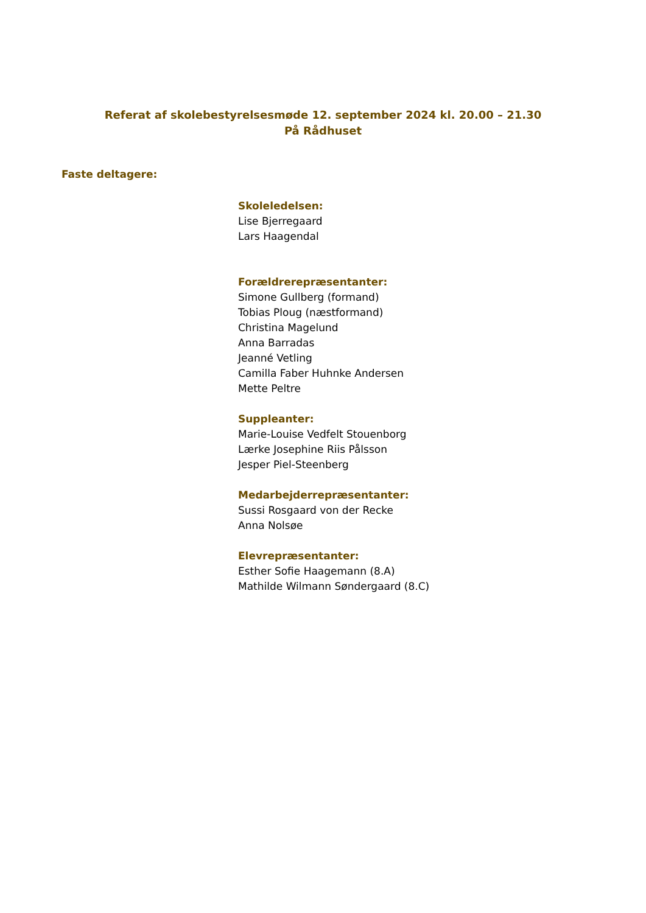Referat af skolebestyrelsesmøde 12. september 2024 kl. 20.00 – 21.30
På Rådhuset
Faste deltagere:
Skoleledelsen:
Lise Bjerregaard
Lars Haagendal
Forældrerepræsentanter:
Simone Gullberg (formand)
Tobias Ploug (næstformand)
Christina Magelund
Anna Barradas
Jeanné Vetling
Camilla Faber Huhnke Andersen
Mette Peltre
Suppleanter:
Marie-Louise Vedfelt Stouenborg
Lærke Josephine Riis Pålsson
Jesper Piel-Steenberg
Medarbejderrepræsentanter:
Sussi Rosgaard von der Recke
Anna Nolsøe
Elevrepræsentanter:
Esther Sofie Haagemann (8.A)
Mathilde Wilmann Søndergaard (8.C)